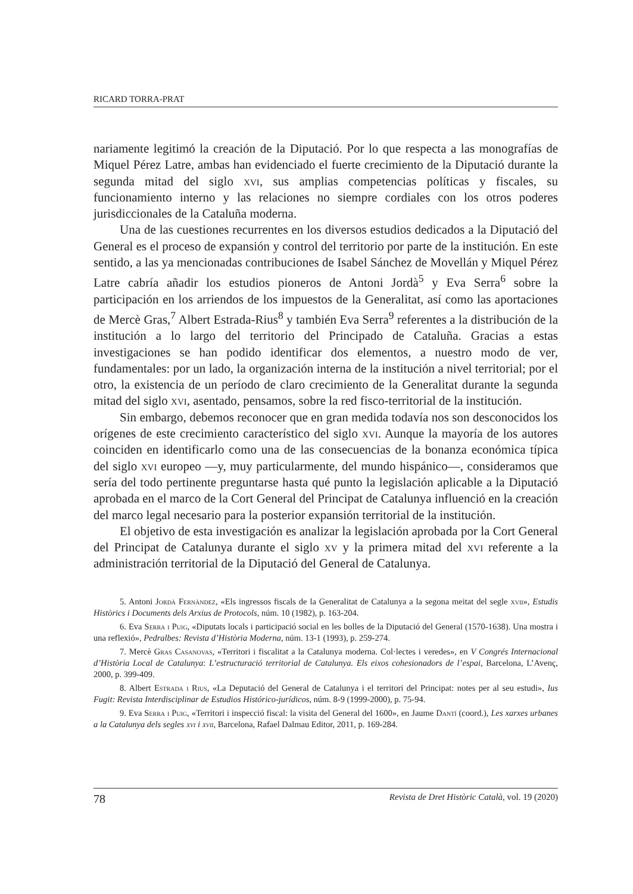RICARD TORRA-PRAT
nariamente legitimó la creación de la Diputació. Por lo que respecta a las monografías de Miquel Pérez Latre, ambas han evidenciado el fuerte crecimiento de la Diputació durante la segunda mitad del siglo xvi, sus amplias competencias políticas y fiscales, su funcionamiento interno y las relaciones no siempre cordiales con los otros poderes jurisdiccionales de la Cataluña moderna.
Una de las cuestiones recurrentes en los diversos estudios dedicados a la Diputació del General es el proceso de expansión y control del territorio por parte de la institución. En este sentido, a las ya mencionadas contribuciones de Isabel Sánchez de Movellán y Miquel Pérez Latre cabría añadir los estudios pioneros de Antoni Jordà<sup>5</sup> y Eva Serra<sup>6</sup> sobre la participación en los arriendos de los impuestos de la Generalitat, así como las aportaciones de Mercè Gras,<sup>7</sup> Albert Estrada-Rius<sup>8</sup> y también Eva Serra<sup>9</sup> referentes a la distribución de la institución a lo largo del territorio del Principado de Cataluña. Gracias a estas investigaciones se han podido identificar dos elementos, a nuestro modo de ver, fundamentales: por un lado, la organización interna de la institución a nivel territorial; por el otro, la existencia de un período de claro crecimiento de la Generalitat durante la segunda mitad del siglo xvi, asentado, pensamos, sobre la red fisco-territorial de la institución.
Sin embargo, debemos reconocer que en gran medida todavía nos son desconocidos los orígenes de este crecimiento característico del siglo xvi. Aunque la mayoría de los autores coinciden en identificarlo como una de las consecuencias de la bonanza económica típica del siglo xvi europeo —y, muy particularmente, del mundo hispánico—, consideramos que sería del todo pertinente preguntarse hasta qué punto la legislación aplicable a la Diputació aprobada en el marco de la Cort General del Principat de Catalunya influenció en la creación del marco legal necesario para la posterior expansión territorial de la institución.
El objetivo de esta investigación es analizar la legislación aprobada por la Cort General del Principat de Catalunya durante el siglo xv y la primera mitad del xvi referente a la administración territorial de la Diputació del General de Catalunya.
5. Antoni Jordà Fernàndez, «Els ingressos fiscals de la Generalitat de Catalunya a la segona meitat del segle xvii», Estudis Històrics i Documents dels Arxius de Protocols, núm. 10 (1982), p. 163-204.
6. Eva Serra i Puig, «Diputats locals i participació social en les bolles de la Diputació del General (1570-1638). Una mostra i una reflexió», Pedralbes: Revista d’Història Moderna, núm. 13-1 (1993), p. 259-274.
7. Mercè Gras Casanovas, «Territori i fiscalitat a la Catalunya moderna. Col·lectes i veredes», en V Congrés Internacional d’Història Local de Catalunya: L’estructuració territorial de Catalunya. Els eixos cohesionadors de l’espai, Barcelona, L’Avenç, 2000, p. 399-409.
8. Albert Estrada i Rius, «La Deputació del General de Catalunya i el territori del Principat: notes per al seu estudi», Ius Fugit: Revista Interdisciplinar de Estudios Histórico-jurídicos, núm. 8-9 (1999-2000), p. 75-94.
9. Eva Serra i Puig, «Territori i inspecció fiscal: la visita del General del 1600», en Jaume Dantí (coord.), Les xarxes urbanes a la Catalunya dels segles xvi i xvii, Barcelona, Rafael Dalmau Editor, 2011, p. 169-284.
78 Revista de Dret Històric Català, vol. 19 (2020)